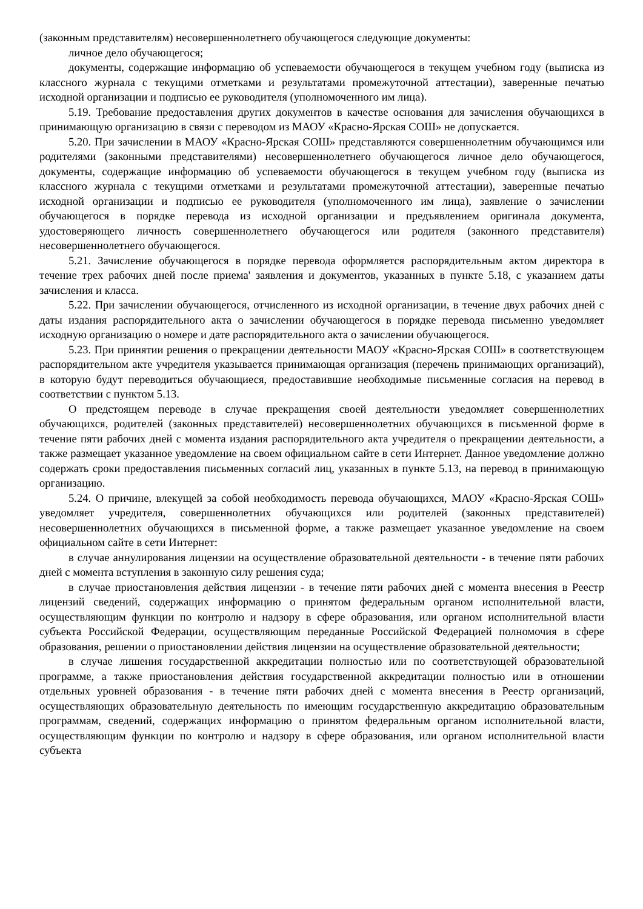(законным представителям) несовершеннолетнего обучающегося следующие документы:
личное дело обучающегося;
документы, содержащие информацию об успеваемости обучающегося в текущем учебном году (выписка из классного журнала с текущими отметками и результатами промежуточной аттестации), заверенные печатью исходной организации и подписью ее руководителя (уполномоченного им лица).
5.19. Требование предоставления других документов в качестве основания для зачисления обучающихся в принимающую организацию в связи с переводом из МАОУ «Красно-Ярская СОШ» не допускается.
5.20. При зачислении в МАОУ «Красно-Ярская СОШ» представляются совершеннолетним обучающимся или родителями (законными представителями) несовершеннолетнего обучающегося личное дело обучающегося, документы, содержащие информацию об успеваемости обучающегося в текущем учебном году (выписка из классного журнала с текущими отметками и результатами промежуточной аттестации), заверенные печатью исходной организации и подписью ее руководителя (уполномоченного им лица), заявление о зачислении обучающегося в порядке перевода из исходной организации и предъявлением оригинала документа, удостоверяющего личность совершеннолетнего обучающегося или родителя (законного представителя) несовершеннолетнего обучающегося.
5.21. Зачисление обучающегося в порядке перевода оформляется распорядительным актом директора в течение трех рабочих дней после приема' заявления и документов, указанных в пункте 5.18, с указанием даты зачисления и класса.
5.22. При зачислении обучающегося, отчисленного из исходной организации, в течение двух рабочих дней с даты издания распорядительного акта о зачислении обучающегося в порядке перевода письменно уведомляет исходную организацию о номере и дате распорядительного акта о зачислении обучающегося.
5.23. При принятии решения о прекращении деятельности МАОУ «Красно-Ярская СОШ» в соответствующем распорядительном акте учредителя указывается принимающая организация (перечень принимающих организаций), в которую будут переводиться обучающиеся, предоставившие необходимые письменные согласия на перевод в соответствии с пунктом 5.13.
О предстоящем переводе в случае прекращения своей деятельности уведомляет совершеннолетних обучающихся, родителей (законных представителей) несовершеннолетних обучающихся в письменной форме в течение пяти рабочих дней с момента издания распорядительного акта учредителя о прекращении деятельности, а также размещает указанное уведомление на своем официальном сайте в сети Интернет. Данное уведомление должно содержать сроки предоставления письменных согласий лиц, указанных в пункте 5.13, на перевод в принимающую организацию.
5.24. О причине, влекущей за собой необходимость перевода обучающихся, МАОУ «Красно-Ярская СОШ» уведомляет учредителя, совершеннолетних обучающихся или родителей (законных представителей) несовершеннолетних обучающихся в письменной форме, а также размещает указанное уведомление на своем официальном сайте в сети Интернет:
в случае аннулирования лицензии на осуществление образовательной деятельности - в течение пяти рабочих дней с момента вступления в законную силу решения суда;
в случае приостановления действия лицензии - в течение пяти рабочих дней с момента внесения в Реестр лицензий сведений, содержащих информацию о принятом федеральным органом исполнительной власти, осуществляющим функции по контролю и надзору в сфере образования, или органом исполнительной власти субъекта Российской Федерации, осуществляющим переданные Российской Федерацией полномочия в сфере образования, решении о приостановлении действия лицензии на осуществление образовательной деятельности;
в случае лишения государственной аккредитации полностью или по соответствующей образовательной программе, а также приостановления действия государственной аккредитации полностью или в отношении отдельных уровней образования - в течение пяти рабочих дней с момента внесения в Реестр организаций, осуществляющих образовательную деятельность по имеющим государственную аккредитацию образовательным программам, сведений, содержащих информацию о принятом федеральным органом исполнительной власти, осуществляющим функции по контролю и надзору в сфере образования, или органом исполнительной власти субъекта